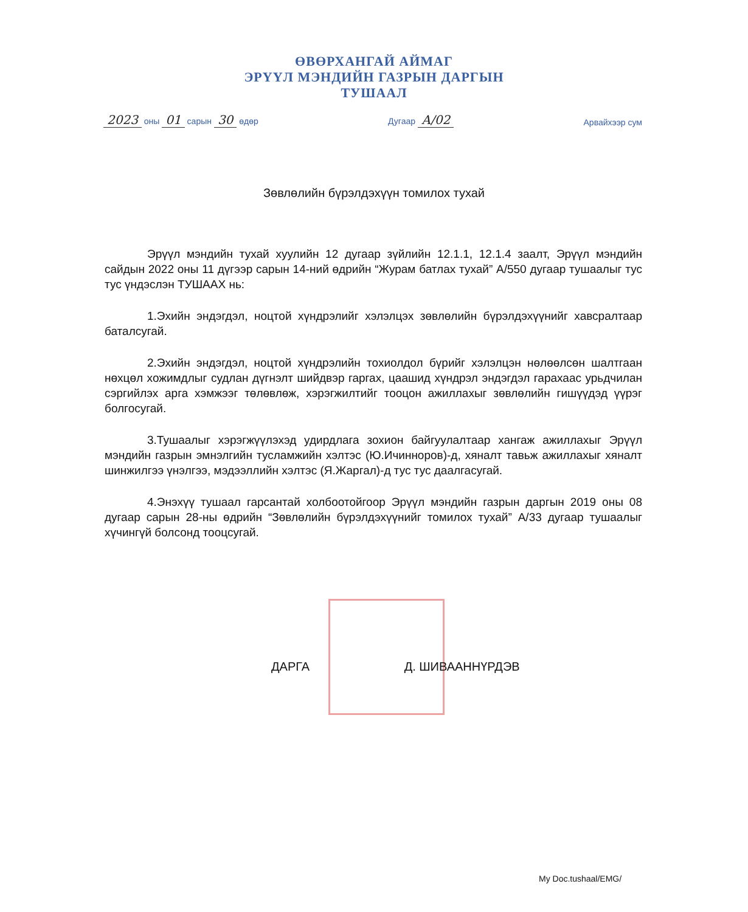ӨВӨРХАНГАЙ АЙМАГ
ЭРҮҮЛ МЭНДИЙН ГАЗРЫН ДАРГЫН
ТУШААЛ
2023 оны 01 сарын 30 өдөр
Дугаар А/02
Арвайхээр сум
Зөвлөлийн бүрэлдэхүүн томилох тухай
Эрүүл мэндийн тухай хуулийн 12 дугаар зүйлийн 12.1.1, 12.1.4 заалт, Эрүүл мэндийн сайдын 2022 оны 11 дүгээр сарын 14-ний өдрийн “Журам батлах тухай” А/550 дугаар тушаалыг тус тус үндэслэн ТУШААХ нь:
1.Эхийн эндэгдэл, ноцтой хүндрэлийг хэлэлцэх зөвлөлийн бүрэлдэхүүнийг хавсралтаар баталсугай.
2.Эхийн эндэгдэл, ноцтой хүндрэлийн тохиолдол бүрийг хэлэлцэн нөлөөлсөн шалтгаан нөхцөл хожимдлыг судлан дүгнэлт шийдвэр гаргах, цаашид хүндрэл эндэгдэл гарахаас урьдчилан сэргийлэх арга хэмжээг төлөвлөж, хэрэгжилтийг тооцон ажиллахыг зөвлөлийн гишүүдэд үүрэг болгосугай.
3.Тушаалыг хэрэгжүүлэхэд удирдлага зохион байгуулалтаар хангаж ажиллахыг Эрүүл мэндийн газрын эмнэлгийн тусламжийн хэлтэс (Ю.Ичинноров)-д, хяналт тавьж ажиллахыг хяналт шинжилгээ үнэлгээ, мэдээллийн хэлтэс (Я.Жаргал)-д тус тус даалгасугай.
4.Энэхүү тушаал гарсантай холбоотойгоор Эрүүл мэндийн газрын даргын 2019 оны 08 дугаар сарын 28-ны өдрийн “Зөвлөлийн бүрэлдэхүүнийг томилох тухай” А/33 дугаар тушаалыг хүчингүй болсонд тооцсугай.
ДАРГА Д. ШИВААННҮРДЭВ
My Doc.tushaal/EMG/